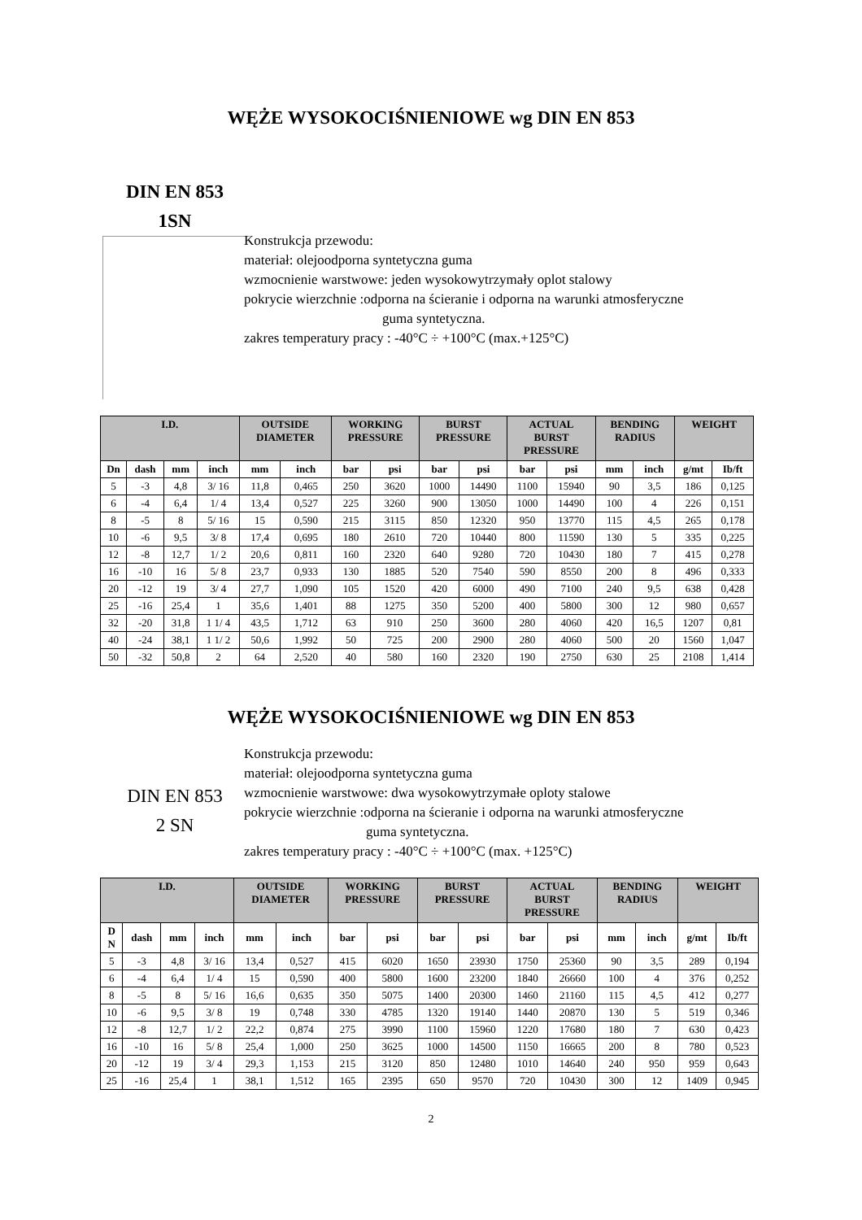WĘŻE WYSOKOCIŚNIENIOWE wg DIN EN 853
DIN EN 853
1SN
Konstrukcja przewodu:
materiał: olejoodporna syntetyczna guma
wzmocnienie warstwowe: jeden wysokowytrzymały oplot stalowy
pokrycie wierzchnie :odporna na ścieranie i odporna na warunki atmosferyczne
guma syntetyczna.
zakres temperatury pracy : -40°C ÷ +100°C (max.+125°C)
| I.D. | | | | OUTSIDE DIAMETER | | WORKING PRESSURE | | BURST PRESSURE | | ACTUAL BURST PRESSURE | | BENDING RADIUS | | WEIGHT | |
| --- | --- | --- | --- | --- | --- | --- | --- | --- | --- | --- | --- | --- | --- | --- | --- |
| Dn | dash | mm | inch | mm | inch | bar | psi | bar | psi | bar | psi | mm | inch | g/mt | Ib/ft |
| 5 | -3 | 4,8 | 3/ 16 | 11,8 | 0,465 | 250 | 3620 | 1000 | 14490 | 1100 | 15940 | 90 | 3,5 | 186 | 0,125 |
| 6 | -4 | 6,4 | 1/ 4 | 13,4 | 0,527 | 225 | 3260 | 900 | 13050 | 1000 | 14490 | 100 | 4 | 226 | 0,151 |
| 8 | -5 | 8 | 5/ 16 | 15 | 0,590 | 215 | 3115 | 850 | 12320 | 950 | 13770 | 115 | 4,5 | 265 | 0,178 |
| 10 | -6 | 9,5 | 3/ 8 | 17,4 | 0,695 | 180 | 2610 | 720 | 10440 | 800 | 11590 | 130 | 5 | 335 | 0,225 |
| 12 | -8 | 12,7 | 1/ 2 | 20,6 | 0,811 | 160 | 2320 | 640 | 9280 | 720 | 10430 | 180 | 7 | 415 | 0,278 |
| 16 | -10 | 16 | 5/ 8 | 23,7 | 0,933 | 130 | 1885 | 520 | 7540 | 590 | 8550 | 200 | 8 | 496 | 0,333 |
| 20 | -12 | 19 | 3/ 4 | 27,7 | 1,090 | 105 | 1520 | 420 | 6000 | 490 | 7100 | 240 | 9,5 | 638 | 0,428 |
| 25 | -16 | 25,4 | 1 | 35,6 | 1,401 | 88 | 1275 | 350 | 5200 | 400 | 5800 | 300 | 12 | 980 | 0,657 |
| 32 | -20 | 31,8 | 1 1/ 4 | 43,5 | 1,712 | 63 | 910 | 250 | 3600 | 280 | 4060 | 420 | 16,5 | 1207 | 0,81 |
| 40 | -24 | 38,1 | 1 1/ 2 | 50,6 | 1,992 | 50 | 725 | 200 | 2900 | 280 | 4060 | 500 | 20 | 1560 | 1,047 |
| 50 | -32 | 50,8 | 2 | 64 | 2,520 | 40 | 580 | 160 | 2320 | 190 | 2750 | 630 | 25 | 2108 | 1,414 |
WĘŻE WYSOKOCIŚNIENIOWE wg DIN EN 853
DIN EN 853
2 SN
Konstrukcja przewodu:
materiał: olejoodporna syntetyczna guma
wzmocnienie warstwowe: dwa wysokowytrzymałe oploty stalowe
pokrycie wierzchnie :odporna na ścieranie i odporna na warunki atmosferyczne
guma syntetyczna.
zakres temperatury pracy : -40°C ÷ +100°C (max. +125°C)
| I.D. | | | | OUTSIDE DIAMETER | | WORKING PRESSURE | | BURST PRESSURE | | ACTUAL BURST PRESSURE | | BENDING RADIUS | | WEIGHT | |
| --- | --- | --- | --- | --- | --- | --- | --- | --- | --- | --- | --- | --- | --- | --- | --- |
| D N | dash | mm | inch | mm | inch | bar | psi | bar | psi | bar | psi | mm | inch | g/mt | Ib/ft |
| 5 | -3 | 4,8 | 3/ 16 | 13,4 | 0,527 | 415 | 6020 | 1650 | 23930 | 1750 | 25360 | 90 | 3,5 | 289 | 0,194 |
| 6 | -4 | 6,4 | 1/ 4 | 15 | 0,590 | 400 | 5800 | 1600 | 23200 | 1840 | 26660 | 100 | 4 | 376 | 0,252 |
| 8 | -5 | 8 | 5/ 16 | 16,6 | 0,635 | 350 | 5075 | 1400 | 20300 | 1460 | 21160 | 115 | 4,5 | 412 | 0,277 |
| 10 | -6 | 9,5 | 3/ 8 | 19 | 0,748 | 330 | 4785 | 1320 | 19140 | 1440 | 20870 | 130 | 5 | 519 | 0,346 |
| 12 | -8 | 12,7 | 1/ 2 | 22,2 | 0,874 | 275 | 3990 | 1100 | 15960 | 1220 | 17680 | 180 | 7 | 630 | 0,423 |
| 16 | -10 | 16 | 5/ 8 | 25,4 | 1,000 | 250 | 3625 | 1000 | 14500 | 1150 | 16665 | 200 | 8 | 780 | 0,523 |
| 20 | -12 | 19 | 3/ 4 | 29,3 | 1,153 | 215 | 3120 | 850 | 12480 | 1010 | 14640 | 240 | 950 | 959 | 0,643 |
| 25 | -16 | 25,4 | 1 | 38,1 | 1,512 | 165 | 2395 | 650 | 9570 | 720 | 10430 | 300 | 12 | 1409 | 0,945 |
2